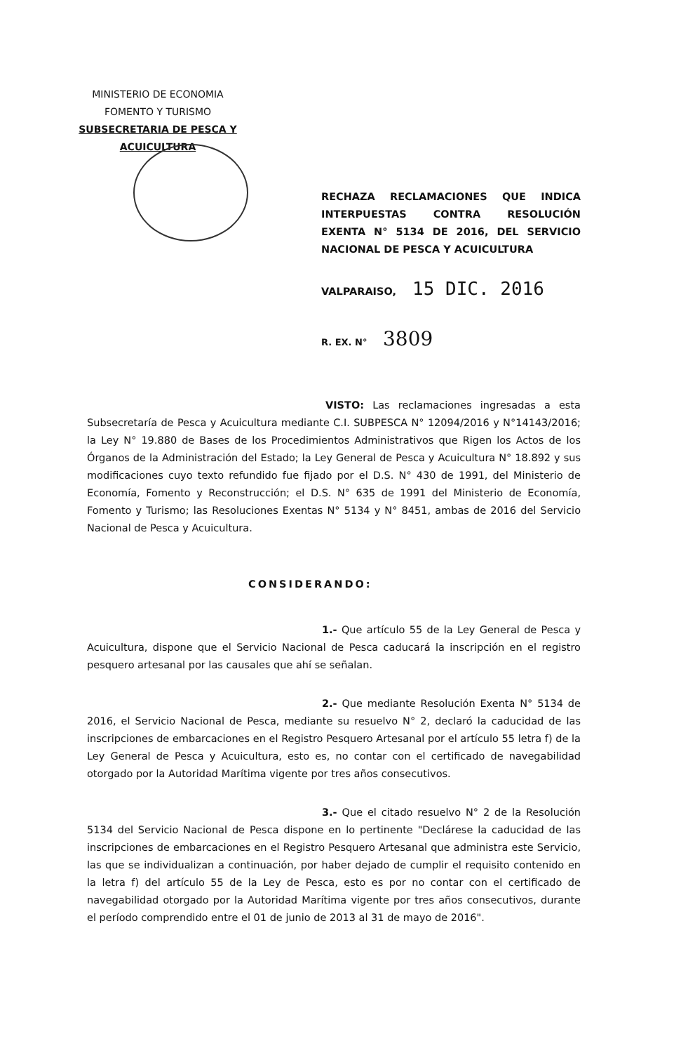MINISTERIO DE ECONOMIA
FOMENTO Y TURISMO
SUBSECRETARIA DE PESCA Y ACUICULTURA
RECHAZA RECLAMACIONES QUE INDICA INTERPUESTAS CONTRA RESOLUCIÓN EXENTA N° 5134 DE 2016, DEL SERVICIO NACIONAL DE PESCA Y ACUICULTURA
VALPARAISO, 15 DIC. 2016
R. EX. N° 3809
VISTO: Las reclamaciones ingresadas a esta Subsecretaría de Pesca y Acuicultura mediante C.I. SUBPESCA N° 12094/2016 y N°14143/2016; la Ley N° 19.880 de Bases de los Procedimientos Administrativos que Rigen los Actos de los Órganos de la Administración del Estado; la Ley General de Pesca y Acuicultura N° 18.892 y sus modificaciones cuyo texto refundido fue fijado por el D.S. N° 430 de 1991, del Ministerio de Economía, Fomento y Reconstrucción; el D.S. N° 635 de 1991 del Ministerio de Economía, Fomento y Turismo; las Resoluciones Exentas N° 5134 y N° 8451, ambas de 2016 del Servicio Nacional de Pesca y Acuicultura.
CONSIDERANDO:
1.- Que artículo 55 de la Ley General de Pesca y Acuicultura, dispone que el Servicio Nacional de Pesca caducará la inscripción en el registro pesquero artesanal por las causales que ahí se señalan.
2.- Que mediante Resolución Exenta N° 5134 de 2016, el Servicio Nacional de Pesca, mediante su resuelvo N° 2, declaró la caducidad de las inscripciones de embarcaciones en el Registro Pesquero Artesanal por el artículo 55 letra f) de la Ley General de Pesca y Acuicultura, esto es, no contar con el certificado de navegabilidad otorgado por la Autoridad Marítima vigente por tres años consecutivos.
3.- Que el citado resuelvo N° 2 de la Resolución 5134 del Servicio Nacional de Pesca dispone en lo pertinente "Declárese la caducidad de las inscripciones de embarcaciones en el Registro Pesquero Artesanal que administra este Servicio, las que se individualizan a continuación, por haber dejado de cumplir el requisito contenido en la letra f) del artículo 55 de la Ley de Pesca, esto es por no contar con el certificado de navegabilidad otorgado por la Autoridad Marítima vigente por tres años consecutivos, durante el período comprendido entre el 01 de junio de 2013 al 31 de mayo de 2016".